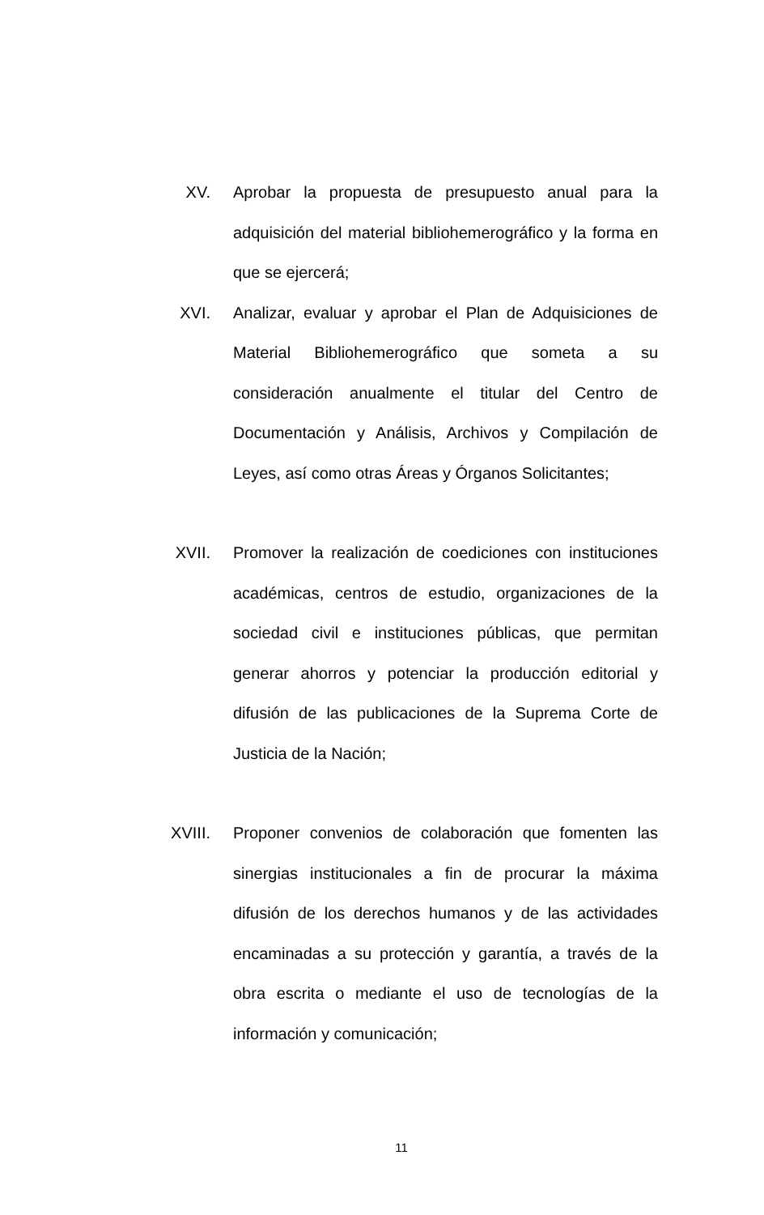XV. Aprobar la propuesta de presupuesto anual para la adquisición del material bibliohemerográfico y la forma en que se ejercerá;
XVI. Analizar, evaluar y aprobar el Plan de Adquisiciones de Material Bibliohemerográfico que someta a su consideración anualmente el titular del Centro de Documentación y Análisis, Archivos y Compilación de Leyes, así como otras Áreas y Órganos Solicitantes;
XVII. Promover la realización de coediciones con instituciones académicas, centros de estudio, organizaciones de la sociedad civil e instituciones públicas, que permitan generar ahorros y potenciar la producción editorial y difusión de las publicaciones de la Suprema Corte de Justicia de la Nación;
XVIII. Proponer convenios de colaboración que fomenten las sinergias institucionales a fin de procurar la máxima difusión de los derechos humanos y de las actividades encaminadas a su protección y garantía, a través de la obra escrita o mediante el uso de tecnologías de la información y comunicación;
11